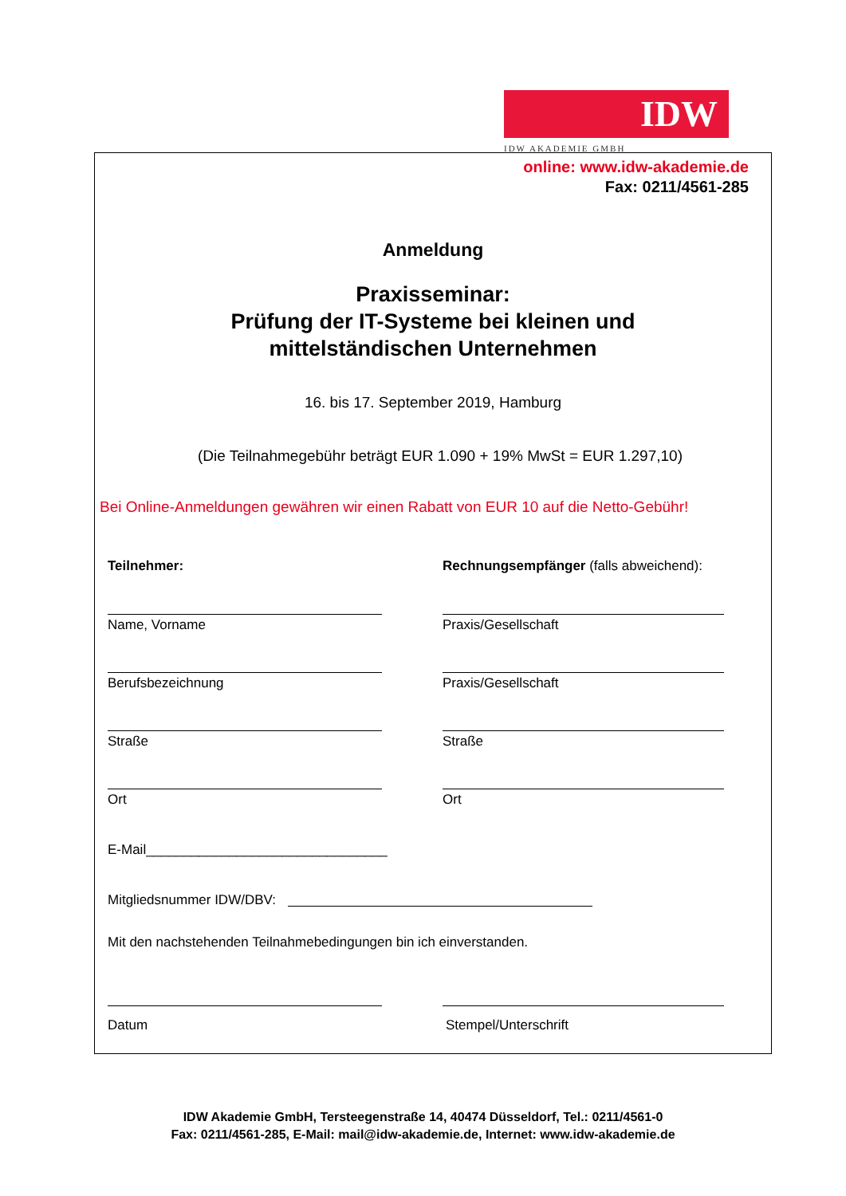IDW
IDW AKADEMIE GMBH
online: www.idw-akademie.de
Fax: 0211/4561-285
Anmeldung
Praxisseminar:
Prüfung der IT-Systeme bei kleinen und
mittelständischen Unternehmen
16. bis 17. September 2019, Hamburg
(Die Teilnahmegebühr beträgt EUR 1.090 + 19% MwSt = EUR 1.297,10)
Bei Online-Anmeldungen gewähren wir einen Rabatt von EUR 10 auf die Netto-Gebühr!
Teilnehmer:
Rechnungsempfänger (falls abweichend):
Name, Vorname Praxis/Gesellschaft
Berufsbezeichnung Praxis/Gesellschaft
Straße Straße
Ort Ort
E-Mail________________________________
Mitgliedsnummer IDW/DBV:
Mit den nachstehenden Teilnahmebedingungen bin ich einverstanden.
Datum Stempel/Unterschrift
IDW Akademie GmbH, Tersteegenstraße 14, 40474 Düsseldorf, Tel.: 0211/4561-0
Fax: 0211/4561-285, E-Mail: mail@idw-akademie.de, Internet: www.idw-akademie.de